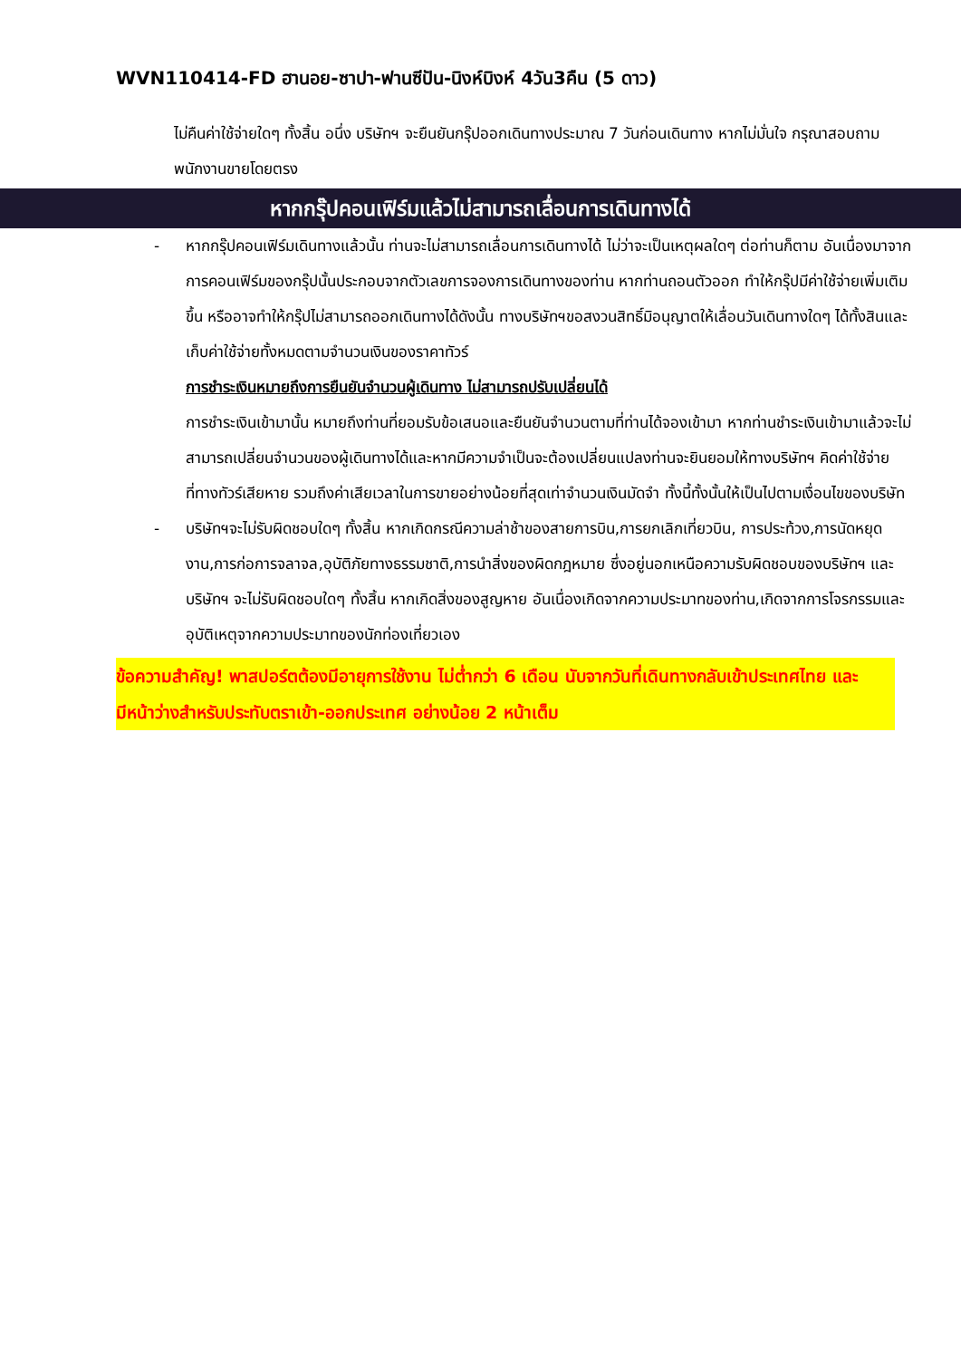WVN110414-FD ฮานอย-ซาปา-ฟานซีปัน-นิงห์บิงห์ 4วัน3คืน (5 ดาว)
ไม่คืนค่าใช้จ่ายใดๆ ทั้งสิ้น อนึ่ง บริษัทฯ จะยืนยันกรุ๊ปออกเดินทางประมาณ 7 วันก่อนเดินทาง หากไม่มั่นใจ กรุณาสอบถามพนักงานขายโดยตรง
หากกรุ๊ปคอนเฟิร์มแล้วไม่สามารถเลื่อนการเดินทางได้
- หากกรุ๊ปคอนเฟิร์มเดินทางแล้วนั้น ท่านจะไม่สามารถเลื่อนการเดินทางได้ ไม่ว่าจะเป็นเหตุผลใดๆ ต่อท่านก็ตาม อันเนื่องมาจากการคอนเฟิร์มของกรุ๊ปนั้นประกอบจากตัวเลขการจองการเดินทางของท่าน หากท่านถอนตัวออก ทำให้กรุ๊ปมีค่าใช้จ่ายเพิ่มเติมขึ้น หรืออาจทำให้กรุ๊ปไม่สามารถออกเดินทางได้ดังนั้น ทางบริษัทฯขอสงวนสิทธิ์มิอนุญาตให้เลื่อนวันเดินทางใดๆ ได้ทั้งสินและเก็บค่าใช้จ่ายทั้งหมดตามจำนวนเงินของราคาทัวร์
การชำระเงินหมายถึงการยืนยันจำนวนผู้เดินทาง ไม่สามารถปรับเปลี่ยนได้
การชำระเงินเข้ามานั้น หมายถึงท่านที่ยอมรับข้อเสนอและยืนยันจำนวนตามที่ท่านได้จองเข้ามา หากท่านชำระเงินเข้ามาแล้วจะไม่สามารถเปลี่ยนจำนวนของผู้เดินทางได้และหากมีความจำเป็นจะต้องเปลี่ยนแปลงท่านจะยินยอมให้ทางบริษัทฯ คิดค่าใช้จ่ายที่ทางทัวร์เสียหาย รวมถึงค่าเสียเวลาในการขายอย่างน้อยที่สุดเท่าจำนวนเงินมัดจำ ทั้งนี้ทั้งนั้นให้เป็นไปตามเงื่อนไขของบริษัท
- บริษัทฯจะไม่รับผิดชอบใดๆ ทั้งสิ้น หากเกิดกรณีความล่าช้าของสายการบิน,การยกเลิกเที่ยวบิน, การประท้วง,การนัดหยุดงาน,การก่อการจลาจล,อุบัติภัยทางธรรมชาติ,การนำสิ่งของผิดกฎหมาย ซึ่งอยู่นอกเหนือความรับผิดชอบของบริษัทฯ และบริษัทฯ จะไม่รับผิดชอบใดๆ ทั้งสิ้น หากเกิดสิ่งของสูญหาย อันเนื่องเกิดจากความประมาทของท่าน,เกิดจากการโจรกรรมและอุบัติเหตุจากความประมาทของนักท่องเที่ยวเอง
ข้อความสำคัญ! พาสปอร์ตต้องมีอายุการใช้งาน ไม่ต่ำกว่า 6 เดือน นับจากวันที่เดินทางกลับเข้าประเทศไทย และมีหน้าว่างสำหรับประทับตราเข้า-ออกประเทศ อย่างน้อย 2 หน้าเต็ม